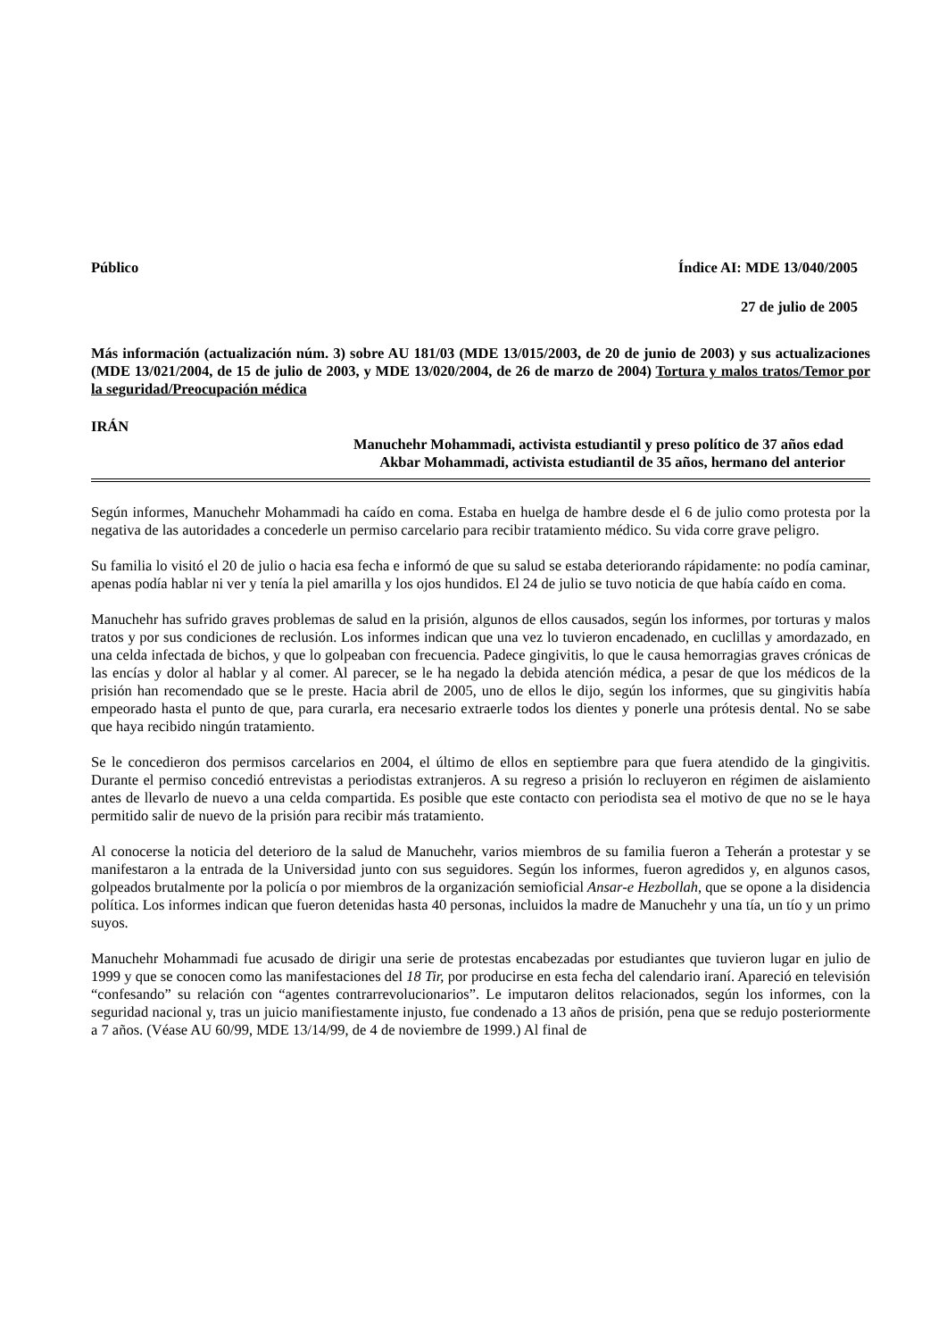Público Índice AI: MDE 13/040/2005
27 de julio de 2005
Más información (actualización núm. 3) sobre AU 181/03 (MDE 13/015/2003, de 20 de junio de 2003) y sus actualizaciones (MDE 13/021/2004, de 15 de julio de 2003, y MDE 13/020/2004, de 26 de marzo de 2004) Tortura y malos tratos/Temor por la seguridad/Preocupación médica
IRÁN
Manuchehr Mohammadi, activista estudiantil y preso político de 37 años edad
Akbar Mohammadi, activista estudiantil de 35 años, hermano del anterior
Según informes, Manuchehr Mohammadi ha caído en coma. Estaba en huelga de hambre desde el 6 de julio como protesta por la negativa de las autoridades a concederle un permiso carcelario para recibir tratamiento médico. Su vida corre grave peligro.
Su familia lo visitó el 20 de julio o hacia esa fecha e informó de que su salud se estaba deteriorando rápidamente: no podía caminar, apenas podía hablar ni ver y tenía la piel amarilla y los ojos hundidos. El 24 de julio se tuvo noticia de que había caído en coma.
Manuchehr has sufrido graves problemas de salud en la prisión, algunos de ellos causados, según los informes, por torturas y malos tratos y por sus condiciones de reclusión. Los informes indican que una vez lo tuvieron encadenado, en cuclillas y amordazado, en una celda infectada de bichos, y que lo golpeaban con frecuencia. Padece gingivitis, lo que le causa hemorragias graves crónicas de las encías y dolor al hablar y al comer. Al parecer, se le ha negado la debida atención médica, a pesar de que los médicos de la prisión han recomendado que se le preste. Hacia abril de 2005, uno de ellos le dijo, según los informes, que su gingivitis había empeorado hasta el punto de que, para curarla, era necesario extraerle todos los dientes y ponerle una prótesis dental. No se sabe que haya recibido ningún tratamiento.
Se le concedieron dos permisos carcelarios en 2004, el último de ellos en septiembre para que fuera atendido de la gingivitis. Durante el permiso concedió entrevistas a periodistas extranjeros. A su regreso a prisión lo recluyeron en régimen de aislamiento antes de llevarlo de nuevo a una celda compartida. Es posible que este contacto con periodista sea el motivo de que no se le haya permitido salir de nuevo de la prisión para recibir más tratamiento.
Al conocerse la noticia del deterioro de la salud de Manuchehr, varios miembros de su familia fueron a Teherán a protestar y se manifestaron a la entrada de la Universidad junto con sus seguidores. Según los informes, fueron agredidos y, en algunos casos, golpeados brutalmente por la policía o por miembros de la organización semioficial Ansar-e Hezbollah, que se opone a la disidencia política. Los informes indican que fueron detenidas hasta 40 personas, incluidos la madre de Manuchehr y una tía, un tío y un primo suyos.
Manuchehr Mohammadi fue acusado de dirigir una serie de protestas encabezadas por estudiantes que tuvieron lugar en julio de 1999 y que se conocen como las manifestaciones del 18 Tir, por producirse en esta fecha del calendario iraní. Apareció en televisión “confesando” su relación con “agentes contrarrevolucionarios”. Le imputaron delitos relacionados, según los informes, con la seguridad nacional y, tras un juicio manifiestamente injusto, fue condenado a 13 años de prisión, pena que se redujo posteriormente a 7 años. (Véase AU 60/99, MDE 13/14/99, de 4 de noviembre de 1999.) Al final de